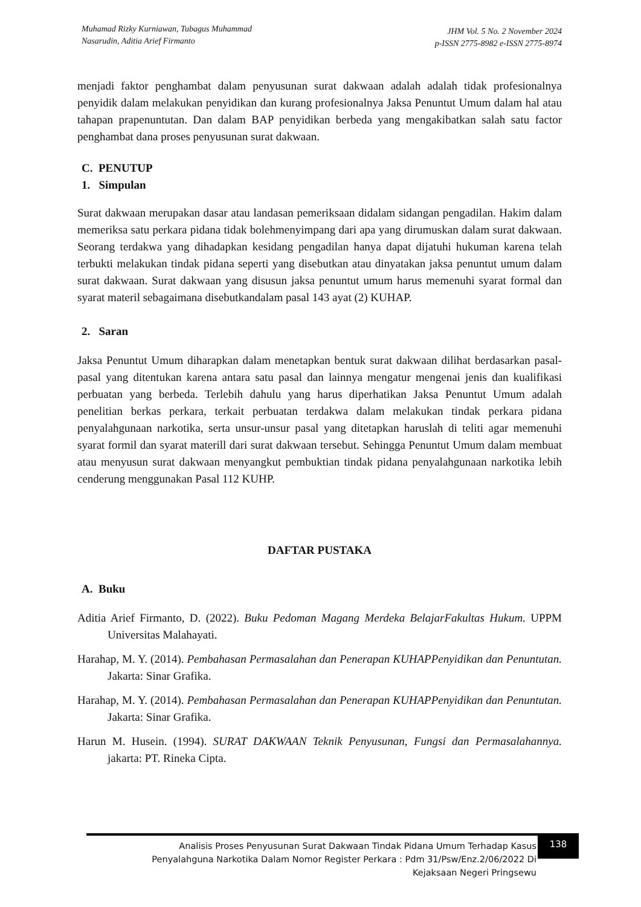Muhamad Rizky Kurniawan, Tubagus Muhammad
Nasarudin, Aditia Arief Firmanto
JHM Vol. 5 No. 2 November 2024
p-ISSN 2775-8982 e-ISSN 2775-8974
menjadi faktor penghambat dalam penyusunan surat dakwaan adalah adalah tidak profesionalnya penyidik dalam melakukan penyidikan dan kurang profesionalnya Jaksa Penuntut Umum dalam hal atau tahapan prapenuntutan. Dan dalam BAP penyidikan berbeda yang mengakibatkan salah satu factor penghambat dana proses penyusunan surat dakwaan.
C. PENUTUP
1. Simpulan
Surat dakwaan merupakan dasar atau landasan pemeriksaan didalam sidangan pengadilan. Hakim dalam memeriksa satu perkara pidana tidak bolehmenyimpang dari apa yang dirumuskan dalam surat dakwaan. Seorang terdakwa yang dihadapkan kesidang pengadilan hanya dapat dijatuhi hukuman karena telah terbukti melakukan tindak pidana seperti yang disebutkan atau dinyatakan jaksa penuntut umum dalam surat dakwaan. Surat dakwaan yang disusun jaksa penuntut umum harus memenuhi syarat formal dan syarat materil sebagaimana disebutkandalam pasal 143 ayat (2) KUHAP.
2. Saran
Jaksa Penuntut Umum diharapkan dalam menetapkan bentuk surat dakwaan dilihat berdasarkan pasal-pasal yang ditentukan karena antara satu pasal dan lainnya mengatur mengenai jenis dan kualifikasi perbuatan yang berbeda. Terlebih dahulu yang harus diperhatikan Jaksa Penuntut Umum adalah penelitian berkas perkara, terkait perbuatan terdakwa dalam melakukan tindak perkara pidana penyalahgunaan narkotika, serta unsur-unsur pasal yang ditetapkan haruslah di teliti agar memenuhi syarat formil dan syarat materill dari surat dakwaan tersebut. Sehingga Penuntut Umum dalam membuat atau menyusun surat dakwaan menyangkut pembuktian tindak pidana penyalahgunaan narkotika lebih cenderung menggunakan Pasal 112 KUHP.
DAFTAR PUSTAKA
A. Buku
Aditia Arief Firmanto, D. (2022). Buku Pedoman Magang Merdeka BelajarFakultas Hukum. UPPM Universitas Malahayati.
Harahap, M. Y. (2014). Pembahasan Permasalahan dan Penerapan KUHAPPenyidikan dan Penuntutan. Jakarta: Sinar Grafika.
Harahap, M. Y. (2014). Pembahasan Permasalahan dan Penerapan KUHAPPenyidikan dan Penuntutan. Jakarta: Sinar Grafika.
Harun M. Husein. (1994). SURAT DAKWAAN Teknik Penyusunan, Fungsi dan Permasalahannya. jakarta: PT. Rineka Cipta.
Analisis Proses Penyusunan Surat Dakwaan Tindak Pidana Umum Terhadap Kasus
Penyalahguna Narkotika Dalam Nomor Register Perkara : Pdm 31/Psw/Enz.2/06/2022 Di
Kejaksaan Negeri Pringsewu
138